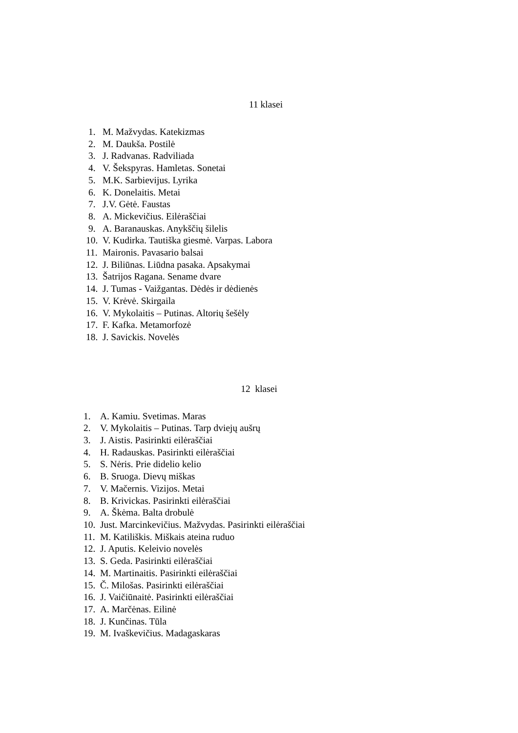11 klasei
1. M. Mažvydas. Katekizmas
2. M. Daukša. Postilė
3. J. Radvanas. Radviliada
4. V. Šekspyras. Hamletas. Sonetai
5. M.K. Sarbievijus. Lyrika
6. K. Donelaitis. Metai
7. J.V. Gėtė. Faustas
8. A. Mickevičius. Eilėraščiai
9. A. Baranauskas. Anykščių šilelis
10. V. Kudirka. Tautiška giesmė. Varpas. Labora
11. Maironis. Pavasario balsai
12. J. Biliūnas. Liūdna pasaka. Apsakymai
13. Šatrijos Ragana. Sename dvare
14. J. Tumas - Vaižgantas. Dėdės ir dėdienės
15. V. Krėvė. Skirgaila
16. V. Mykolaitis – Putinas. Altorių šešėly
17. F. Kafka. Metamorfozė
18. J. Savickis. Novelės
12 klasei
1. A. Kamiu. Svetimas. Maras
2. V. Mykolaitis – Putinas. Tarp dviejų aušrų
3. J. Aistis. Pasirinkti eilėraščiai
4. H. Radauskas. Pasirinkti eilėraščiai
5. S. Nėris. Prie didelio kelio
6. B. Sruoga. Dievų miškas
7. V. Mačernis. Vizijos. Metai
8. B. Krivickas. Pasirinkti eilėraščiai
9. A. Škėma. Balta drobulė
10. Just. Marcinkevičius. Mažvydas. Pasirinkti eilėraščiai
11. M. Katiliškis. Miškais ateina ruduo
12. J. Aputis. Keleivio novelės
13. S. Geda. Pasirinkti eilėraščiai
14. M. Martinaitis. Pasirinkti eilėraščiai
15. Č. Milošas. Pasirinkti eilėraščiai
16. J. Vaičiūnaitė. Pasirinkti eilėraščiai
17. A. Marčėnas. Eilinė
18. J. Kunčinas. Tūla
19. M. Ivaškevičius. Madagaskaras